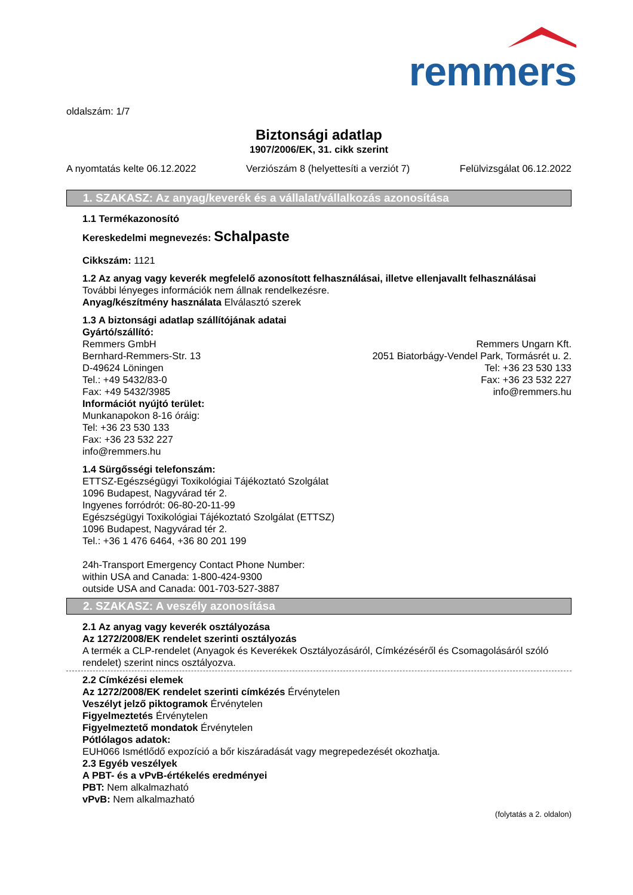remmers
oldalszám: 1/7
Biztonsági adatlap
1907/2006/EK, 31. cikk szerint
A nyomtatás kelte 06.12.2022 Verziószám 8 (helyettesíti a verziót 7) Felülvizsgálat 06.12.2022
1. SZAKASZ: Az anyag/keverék és a vállalat/vállalkozás azonosítása
1.1 Termékazonosító
Kereskedelmi megnevezés: Schalpaste
Cikkszám: 1121
1.2 Az anyag vagy keverék megfelelő azonosított felhasználásai, illetve ellenjavallt felhasználásai
További lényeges információk nem állnak rendelkezésre.
Anyag/készítmény használata Elválasztó szerek
1.3 A biztonsági adatlap szállítójának adatai
Gyártó/szállító:
Remmers GmbH
Bernhard-Remmers-Str. 13
D-49624 Löningen
Tel.: +49 5432/83-0
Fax: +49 5432/3985
Remmers Ungarn Kft.
2051 Biatorbágy-Vendel Park, Tormásrét u. 2.
Tel: +36 23 530 133
Fax: +36 23 532 227
info@remmers.hu
Információt nyújtó terület:
Munkanapokon 8-16 óráig:
Tel: +36 23 530 133
Fax: +36 23 532 227
info@remmers.hu
1.4 Sürgősségi telefonszám:
ETTSZ-Egészségügyi Toxikológiai Tájékoztató Szolgálat
1096 Budapest, Nagyvárad tér 2.
Ingyenes forródrót: 06-80-20-11-99
Egészségügyi Toxikológiai Tájékoztató Szolgálat (ETTSZ)
1096 Budapest, Nagyvárad tér 2.
Tel.: +36 1 476 6464, +36 80 201 199
24h-Transport Emergency Contact Phone Number:
within USA and Canada: 1-800-424-9300
outside USA and Canada: 001-703-527-3887
2. SZAKASZ: A veszély azonosítása
2.1 Az anyag vagy keverék osztályozása
Az 1272/2008/EK rendelet szerinti osztályozás
A termék a CLP-rendelet (Anyagok és Keverékek Osztályozásáról, Címkézéséről és Csomagolásáról szóló rendelet) szerint nincs osztályozva.
2.2 Címkézési elemek
Az 1272/2008/EK rendelet szerinti címkézés Érvénytelen
Veszélyt jelző piktogramok Érvénytelen
Figyelmeztetés Érvénytelen
Figyelmeztető mondatok Érvénytelen
Pótlólagos adatok:
EUH066 Ismétlődő expozíció a bőr kiszáradását vagy megrepedezését okozhatja.
2.3 Egyéb veszélyek
A PBT- és a vPvB-értékelés eredményei
PBT: Nem alkalmazható
vPvB: Nem alkalmazható
(folytatás a 2. oldalon)